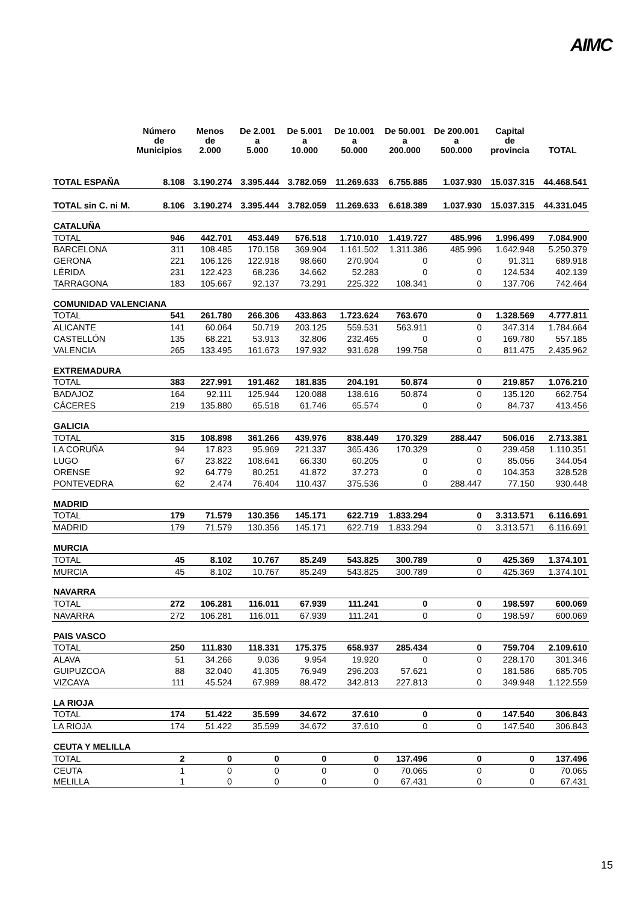AIMC
| | Número de Municipios | Menos de 2.000 | De 2.001 a 5.000 | De 5.001 a 10.000 | De 10.001 a 50.000 | De 50.001 a 200.000 | De 200.001 a 500.000 | Capital de provincia | TOTAL |
| --- | --- | --- | --- | --- | --- | --- | --- | --- | --- |
| TOTAL ESPAÑA | 8.108 | 3.190.274 | 3.395.444 | 3.782.059 | 11.269.633 | 6.755.885 | 1.037.930 | 15.037.315 | 44.468.541 |
| TOTAL sin C. ni M. | 8.106 | 3.190.274 | 3.395.444 | 3.782.059 | 11.269.633 | 6.618.389 | 1.037.930 | 15.037.315 | 44.331.045 |
| CATALUÑA | | | | | | | | | |
| TOTAL | 946 | 442.701 | 453.449 | 576.518 | 1.710.010 | 1.419.727 | 485.996 | 1.996.499 | 7.084.900 |
| BARCELONA | 311 | 108.485 | 170.158 | 369.904 | 1.161.502 | 1.311.386 | 485.996 | 1.642.948 | 5.250.379 |
| GERONA | 221 | 106.126 | 122.918 | 98.660 | 270.904 | 0 | 0 | 91.311 | 689.918 |
| LÉRIDA | 231 | 122.423 | 68.236 | 34.662 | 52.283 | 0 | 0 | 124.534 | 402.139 |
| TARRAGONA | 183 | 105.667 | 92.137 | 73.291 | 225.322 | 108.341 | 0 | 137.706 | 742.464 |
| COMUNIDAD VALENCIANA | | | | | | | | | |
| TOTAL | 541 | 261.780 | 266.306 | 433.863 | 1.723.624 | 763.670 | 0 | 1.328.569 | 4.777.811 |
| ALICANTE | 141 | 60.064 | 50.719 | 203.125 | 559.531 | 563.911 | 0 | 347.314 | 1.784.664 |
| CASTELLÓN | 135 | 68.221 | 53.913 | 32.806 | 232.465 | 0 | 0 | 169.780 | 557.185 |
| VALENCIA | 265 | 133.495 | 161.673 | 197.932 | 931.628 | 199.758 | 0 | 811.475 | 2.435.962 |
| EXTREMADURA | | | | | | | | | |
| TOTAL | 383 | 227.991 | 191.462 | 181.835 | 204.191 | 50.874 | 0 | 219.857 | 1.076.210 |
| BADAJOZ | 164 | 92.111 | 125.944 | 120.088 | 138.616 | 50.874 | 0 | 135.120 | 662.754 |
| CÁCERES | 219 | 135.880 | 65.518 | 61.746 | 65.574 | 0 | 0 | 84.737 | 413.456 |
| GALICIA | | | | | | | | | |
| TOTAL | 315 | 108.898 | 361.266 | 439.976 | 838.449 | 170.329 | 288.447 | 506.016 | 2.713.381 |
| LA CORUÑA | 94 | 17.823 | 95.969 | 221.337 | 365.436 | 170.329 | 0 | 239.458 | 1.110.351 |
| LUGO | 67 | 23.822 | 108.641 | 66.330 | 60.205 | 0 | 0 | 85.056 | 344.054 |
| ORENSE | 92 | 64.779 | 80.251 | 41.872 | 37.273 | 0 | 0 | 104.353 | 328.528 |
| PONTEVEDRA | 62 | 2.474 | 76.404 | 110.437 | 375.536 | 0 | 288.447 | 77.150 | 930.448 |
| MADRID | | | | | | | | | |
| TOTAL | 179 | 71.579 | 130.356 | 145.171 | 622.719 | 1.833.294 | 0 | 3.313.571 | 6.116.691 |
| MADRID | 179 | 71.579 | 130.356 | 145.171 | 622.719 | 1.833.294 | 0 | 3.313.571 | 6.116.691 |
| MURCIA | | | | | | | | | |
| TOTAL | 45 | 8.102 | 10.767 | 85.249 | 543.825 | 300.789 | 0 | 425.369 | 1.374.101 |
| MURCIA | 45 | 8.102 | 10.767 | 85.249 | 543.825 | 300.789 | 0 | 425.369 | 1.374.101 |
| NAVARRA | | | | | | | | | |
| TOTAL | 272 | 106.281 | 116.011 | 67.939 | 111.241 | 0 | 0 | 198.597 | 600.069 |
| NAVARRA | 272 | 106.281 | 116.011 | 67.939 | 111.241 | 0 | 0 | 198.597 | 600.069 |
| PAIS VASCO | | | | | | | | | |
| TOTAL | 250 | 111.830 | 118.331 | 175.375 | 658.937 | 285.434 | 0 | 759.704 | 2.109.610 |
| ALAVA | 51 | 34.266 | 9.036 | 9.954 | 19.920 | 0 | 0 | 228.170 | 301.346 |
| GUIPUZCOA | 88 | 32.040 | 41.305 | 76.949 | 296.203 | 57.621 | 0 | 181.586 | 685.705 |
| VIZCAYA | 111 | 45.524 | 67.989 | 88.472 | 342.813 | 227.813 | 0 | 349.948 | 1.122.559 |
| LA RIOJA | | | | | | | | | |
| TOTAL | 174 | 51.422 | 35.599 | 34.672 | 37.610 | 0 | 0 | 147.540 | 306.843 |
| LA RIOJA | 174 | 51.422 | 35.599 | 34.672 | 37.610 | 0 | 0 | 147.540 | 306.843 |
| CEUTA Y MELILLA | | | | | | | | | |
| TOTAL | 2 | 0 | 0 | 0 | 0 | 137.496 | 0 | 0 | 137.496 |
| CEUTA | 1 | 0 | 0 | 0 | 0 | 70.065 | 0 | 0 | 70.065 |
| MELILLA | 1 | 0 | 0 | 0 | 0 | 67.431 | 0 | 0 | 67.431 |
15